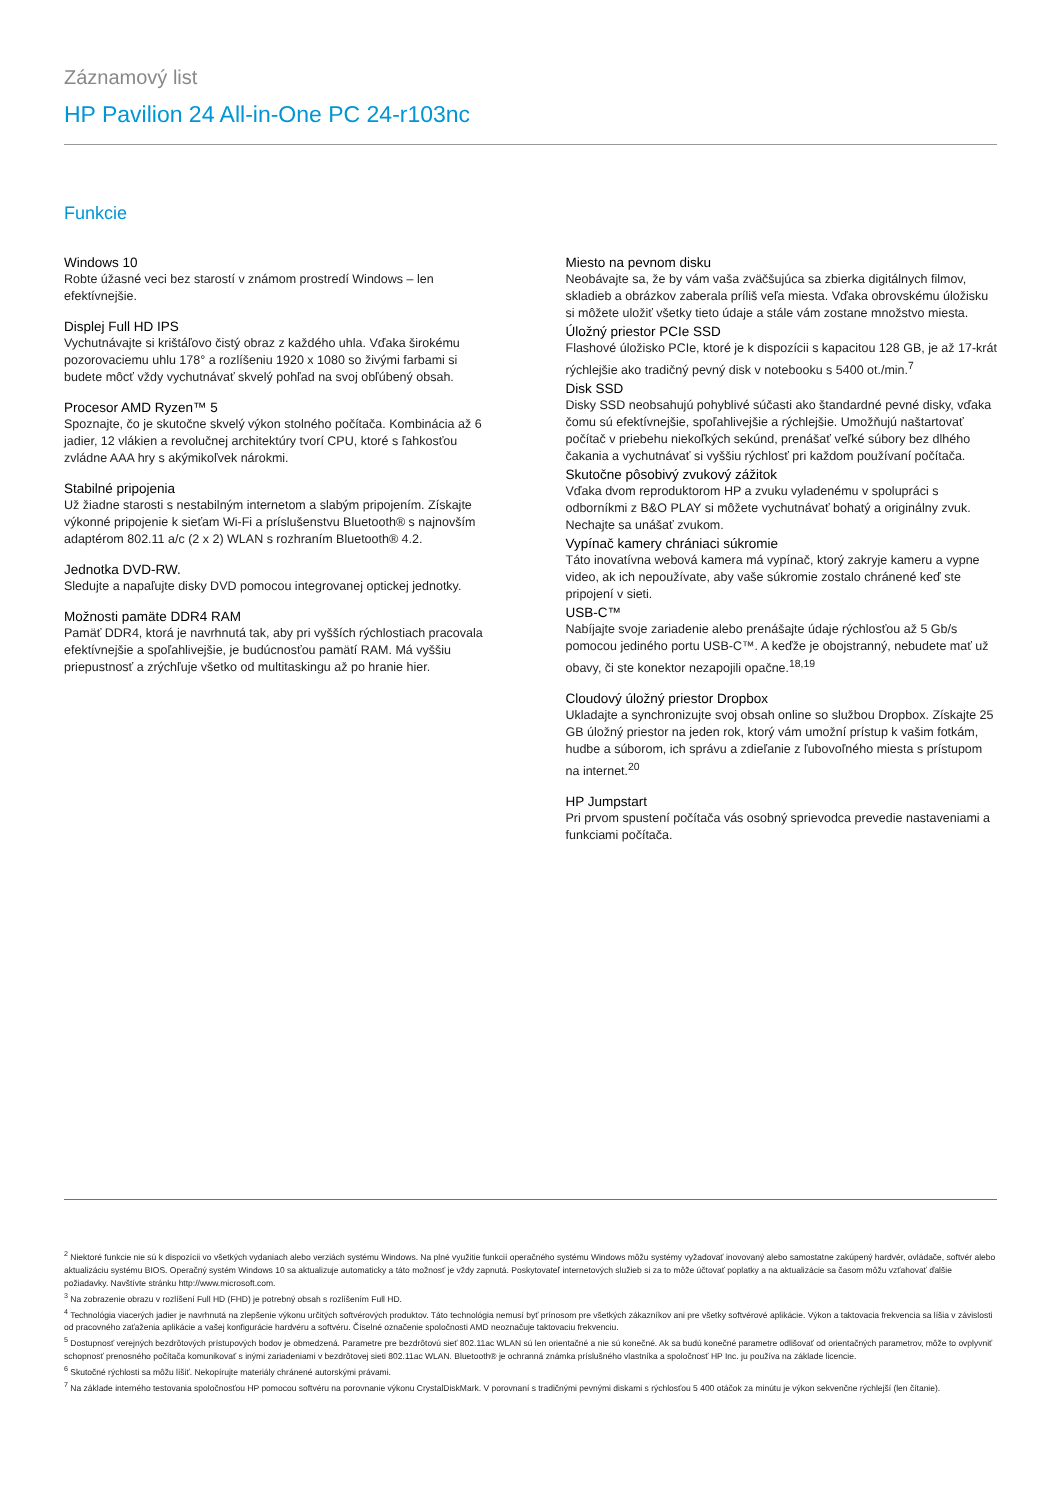Záznamový list
HP Pavilion 24 All-in-One PC 24-r103nc
Funkcie
Windows 10
Robte úžasné veci bez starostí v známom prostredí Windows – len efektívnejšie.
Displej Full HD IPS
Vychutnávajte si krištáľovo čistý obraz z každého uhla. Vďaka širokému pozorovaciemu uhlu 178° a rozlíšeniu 1920 x 1080 so živými farbami si budete môcť vždy vychutnávať skvelý pohľad na svoj obľúbený obsah.
Procesor AMD Ryzen™ 5
Spoznajte, čo je skutočne skvelý výkon stolného počítača. Kombinácia až 6 jadier, 12 vlákien a revolučnej architektúry tvorí CPU, ktoré s ľahkosťou zvládne AAA hry s akýmikoľvek nárokmi.
Stabilné pripojenia
Už žiadne starosti s nestabilným internetom a slabým pripojením. Získajte výkonné pripojenie k sieťam Wi-Fi a príslušenstvu Bluetooth® s najnovším adaptérom 802.11 a/c (2 x 2) WLAN s rozhraním Bluetooth® 4.2.
Jednotka DVD-RW.
Sledujte a napaľujte disky DVD pomocou integrovanej optickej jednotky.
Možnosti pamäte DDR4 RAM
Pamäť DDR4, ktorá je navrhnutá tak, aby pri vyšších rýchlostiach pracovala efektívnejšie a spoľahlivejšie, je budúcnosťou pamätí RAM. Má vyššiu priepustnosť a zrýchľuje všetko od multitaskingu až po hranie hier.
Miesto na pevnom disku
Neobávajte sa, že by vám vaša zväčšujúca sa zbierka digitálnych filmov, skladieb a obrázkov zaberala príliš veľa miesta. Vďaka obrovskému úložisku si môžete uložiť všetky tieto údaje a stále vám zostane množstvo miesta.
Úložný priestor PCIe SSD
Flashové úložisko PCIe, ktoré je k dispozícii s kapacitou 128 GB, je až 17-krát rýchlejšie ako tradičný pevný disk v notebooku s 5400 ot./min.<sup>7</sup>
Disk SSD
Disky SSD neobsahujú pohyblivé súčasti ako štandardné pevné disky, vďaka čomu sú efektívnejšie, spoľahlivejšie a rýchlejšie. Umožňujú naštartovať počítač v priebehu niekoľkých sekúnd, prenášať veľké súbory bez dlhého čakania a vychutnávať si vyššiu rýchlosť pri každom používaní počítača.
Skutočne pôsobivý zvukový zážitok
Vďaka dvom reproduktorom HP a zvuku vyladenému v spolupráci s odborníkmi z B&O PLAY si môžete vychutnávať bohatý a originálny zvuk. Nechajte sa unášať zvukom.
Vypínač kamery chrániaci súkromie
Táto inovatívna webová kamera má vypínač, ktorý zakryje kameru a vypne video, ak ich nepoužívate, aby vaše súkromie zostalo chránené keď ste pripojení v sieti.
USB-C™
Nabíjajte svoje zariadenie alebo prenášajte údaje rýchlosťou až 5 Gb/s pomocou jediného portu USB-C™. A keďže je obojstranný, nebudete mať už obavy, či ste konektor nezapojili opačne.<sup>18,19</sup>
Cloudový úložný priestor Dropbox
Ukladajte a synchronizujte svoj obsah online so službou Dropbox. Získajte 25 GB úložný priestor na jeden rok, ktorý vám umožní prístup k vašim fotkám, hudbe a súborom, ich správu a zdieľanie z ľubovoľného miesta s prístupom na internet.<sup>20</sup>
HP Jumpstart
Pri prvom spustení počítača vás osobný sprievodca prevedie nastaveniami a funkciami počítača.
<sup>2</sup> Niektoré funkcie nie sú k dispozícii vo všetkých vydaniach alebo verziách systému Windows. Na plné využitie funkcií operačného systému Windows môžu systémy vyžadovať inovovaný alebo samostatne zakúpený hardvér, ovládače, softvér alebo aktualizáciu systému BIOS. Operačný systém Windows 10 sa aktualizuje automaticky a táto možnosť je vždy zapnutá. Poskytovateľ internetových služieb si za to môže účtovať poplatky a na aktualizácie sa časom môžu vzťahovať ďalšie požiadavky. Navštívte stránku http://www.microsoft.com.
<sup>3</sup> Na zobrazenie obrazu v rozlíšení Full HD (FHD) je potrebný obsah s rozlíšením Full HD.
<sup>4</sup> Technológia viacerých jadier je navrhnutá na zlepšenie výkonu určitých softvérových produktov. Táto technológia nemusí byť prínosom pre všetkých zákazníkov ani pre všetky softvérové aplikácie. Výkon a taktovacia frekvencia sa líšia v závislosti od pracovného zaťaženia aplikácie a vašej konfigurácie hardvéru a softvéru. Číselné označenie spoločnosti AMD neoznačuje taktovaciu frekvenciu.
<sup>5</sup> Dostupnosť verejných bezdrôtových prístupových bodov je obmedzená. Parametre pre bezdrôtovú sieť 802.11ac WLAN sú len orientačné a nie sú konečné. Ak sa budú konečné parametre odlišovať od orientačných parametrov, môže to ovplyvniť schopnosť prenosného počítača komunikovať s inými zariadeniami v bezdrôtovej sieti 802.11ac WLAN. Bluetooth® je ochranná známka príslušného vlastníka a spoločnosť HP Inc. ju používa na základe licencie.
<sup>6</sup> Skutočné rýchlosti sa môžu líšiť. Nekopírujte materiály chránené autorskými právami.
<sup>7</sup> Na základe interného testovania spoločnosťou HP pomocou softvéru na porovnanie výkonu CrystalDiskMark. V porovnaní s tradičnými pevnými diskami s rýchlosťou 5 400 otáčok za minútu je výkon sekvenčne rýchlejší (len čítanie).